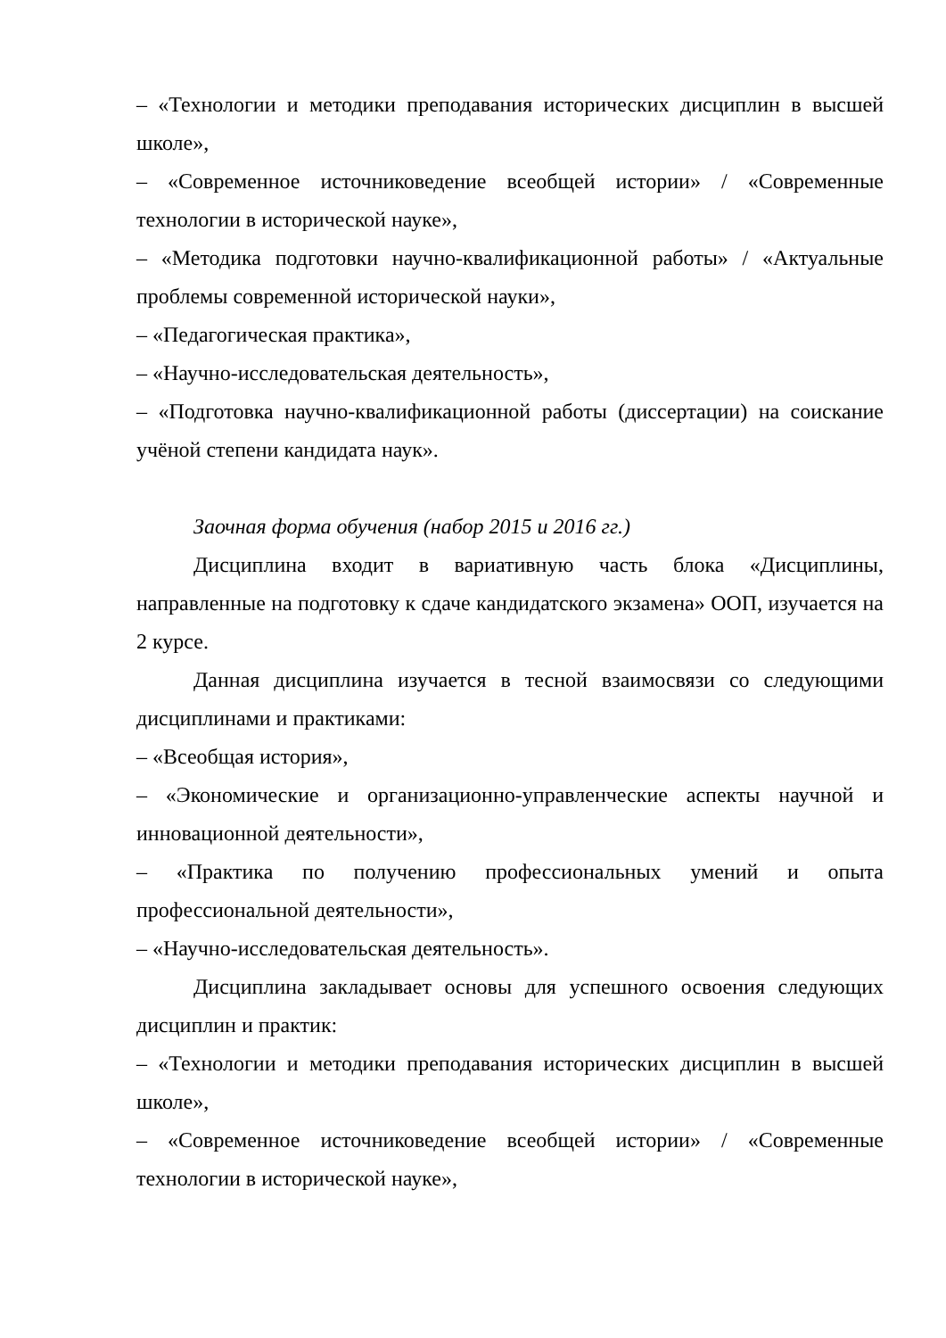– «Технологии и методики преподавания исторических дисциплин в высшей школе»,
– «Современное источниковедение всеобщей истории» / «Современные технологии в исторической науке»,
– «Методика подготовки научно-квалификационной работы» / «Актуальные проблемы современной исторической науки»,
– «Педагогическая практика»,
– «Научно-исследовательская деятельность»,
– «Подготовка научно-квалификационной работы (диссертации) на соискание учёной степени кандидата наук».
Заочная форма обучения (набор 2015 и 2016 гг.)
Дисциплина входит в вариативную часть блока «Дисциплины, направленные на подготовку к сдаче кандидатского экзамена» ООП, изучается на 2 курсе.
Данная дисциплина изучается в тесной взаимосвязи со следующими дисциплинами и практиками:
– «Всеобщая история»,
– «Экономические и организационно-управленческие аспекты научной и инновационной деятельности»,
– «Практика по получению профессиональных умений и опыта профессиональной деятельности»,
– «Научно-исследовательская деятельность».
Дисциплина закладывает основы для успешного освоения следующих дисциплин и практик:
– «Технологии и методики преподавания исторических дисциплин в высшей школе»,
– «Современное источниковедение всеобщей истории» / «Современные технологии в исторической науке»,